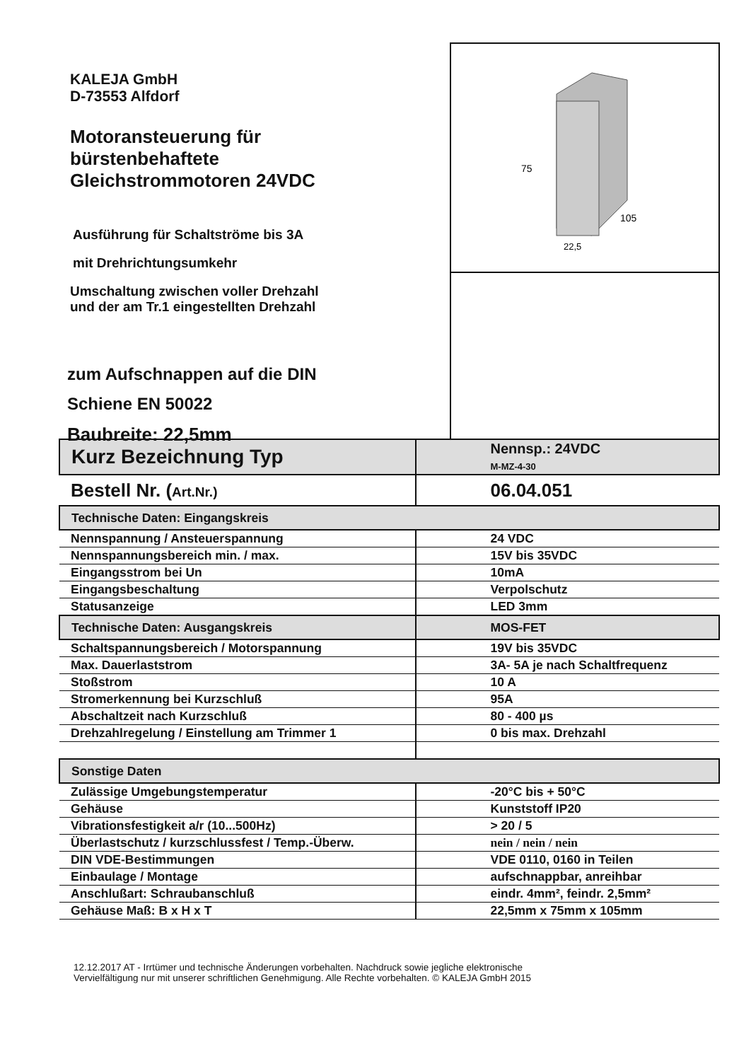KALEJA GmbH
D-73553 Alfdorf
Motoransteuerung für
bürstenbehaftete
Gleichstrommotoren 24VDC
Ausführung für Schaltströme bis 3A
mit Drehrichtungsumkehr
Umschaltung zwischen voller Drehzahl
und der am Tr.1 eingestellten Drehzahl
zum Aufschnappen auf die DIN
Schiene EN 50022
Baubreite: 22,5mm
75
105
22,5
| Kurz Bezeichnung Typ | Nennsp.: 24VDC M-MZ-4-30 |
| Bestell Nr. ( Art.Nr.) | 06.04.051 |
| Technische Daten: Eingangskreis | |
| Nennspannung / Ansteuerspannung | 24 VDC |
| Nennspannungsbereich min. / max. | 15V bis 35VDC |
| Eingangsstrom bei Un | 10mA |
| Eingangsbeschaltung | Verpolschutz |
| Statusanzeige | LED 3mm |
| Technische Daten: Ausgangskreis | MOS-FET |
| Schaltspannungsbereich / Motorspannung | 19V bis 35VDC |
| Max. Dauerlaststrom | 3A- 5A je nach Schaltfrequenz |
| Stoßstrom | 10 A |
| Stromerkennung bei Kurzschluß | 95A |
| Abschaltzeit nach Kurzschluß | 80 - 400 µs |
| Drehzahlregelung / Einstellung am Trimmer 1 | 0 bis max. Drehzahl |
| Sonstige Daten | |
| Zulässige Umgebungstemperatur | -20°C bis + 50°C |
| Gehäuse | Kunststoff IP20 |
| Vibrationsfestigkeit a/r (10...500Hz) | > 20 / 5 |
| Überlastschutz / kurzschlussfest / Temp.-Überw. | nein / nein / nein |
| DIN VDE-Bestimmungen | VDE 0110, 0160 in Teilen |
| Einbaulage / Montage | aufschnappbar, anreihbar |
| Anschlußart: Schraubanschluß | eindr. 4mm², feindr. 2,5mm² |
| Gehäuse Maß: B x H x T | 22,5mm x 75mm x 105mm |
12.12.2017 AT - Irrtümer und technische Änderungen vorbehalten. Nachdruck sowie jegliche elektronische
Vervielfältigung nur mit unserer schriftlichen Genehmigung. Alle Rechte vorbehalten. © KALEJA GmbH 2015